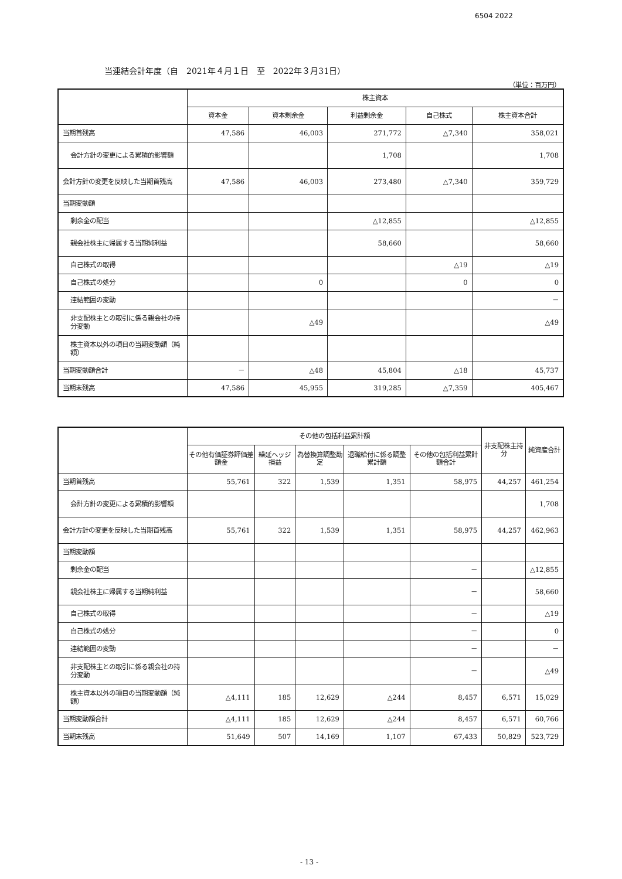6504 2022
当連結会計年度（自　2021年４月１日　至　2022年３月31日）
（単位：百万円）
| | 株主資本 | | | | |
| --- | --- | --- | --- | --- | --- |
| | 資本金 | 資本剰余金 | 利益剰余金 | 自己株式 | 株主資本合計 |
| 当期首残高 | 47,586 | 46,003 | 271,772 | △7,340 | 358,021 |
| 会計方針の変更による累積的影響額 | | | 1,708 | | 1,708 |
| 会計方針の変更を反映した当期首残高 | 47,586 | 46,003 | 273,480 | △7,340 | 359,729 |
| 当期変動額 | | | | | |
| 剰余金の配当 | | | △12,855 | | △12,855 |
| 親会社株主に帰属する当期純利益 | | | 58,660 | | 58,660 |
| 自己株式の取得 | | | | △19 | △19 |
| 自己株式の処分 | | 0 | | 0 | 0 |
| 連結範囲の変動 | | | | | － |
| 非支配株主との取引に係る親会社の持分変動 | | △49 | | | △49 |
| 株主資本以外の項目の当期変動額（純額） | | | | | |
| 当期変動額合計 | － | △48 | 45,804 | △18 | 45,737 |
| 当期末残高 | 47,586 | 45,955 | 319,285 | △7,359 | 405,467 |
| | その他の包括利益累計額 | | | | | 非支配株主持分 | 純資産合計 |
| --- | --- | --- | --- | --- | --- | --- | --- |
| | その他有価証券評価差額金 | 繰延ヘッジ損益 | 為替換算調整勘定 | 退職給付に係る調整累計額 | その他の包括利益累計額合計 | | |
| 当期首残高 | 55,761 | 322 | 1,539 | 1,351 | 58,975 | 44,257 | 461,254 |
| 会計方針の変更による累積的影響額 | | | | | | | 1,708 |
| 会計方針の変更を反映した当期首残高 | 55,761 | 322 | 1,539 | 1,351 | 58,975 | 44,257 | 462,963 |
| 当期変動額 | | | | | | | |
| 剰余金の配当 | | | | | － | | △12,855 |
| 親会社株主に帰属する当期純利益 | | | | | － | | 58,660 |
| 自己株式の取得 | | | | | － | | △19 |
| 自己株式の処分 | | | | | － | | 0 |
| 連結範囲の変動 | | | | | － | | － |
| 非支配株主との取引に係る親会社の持分変動 | | | | | － | | △49 |
| 株主資本以外の項目の当期変動額（純額） | △4,111 | 185 | 12,629 | △244 | 8,457 | 6,571 | 15,029 |
| 当期変動額合計 | △4,111 | 185 | 12,629 | △244 | 8,457 | 6,571 | 60,766 |
| 当期末残高 | 51,649 | 507 | 14,169 | 1,107 | 67,433 | 50,829 | 523,729 |
- 13 -